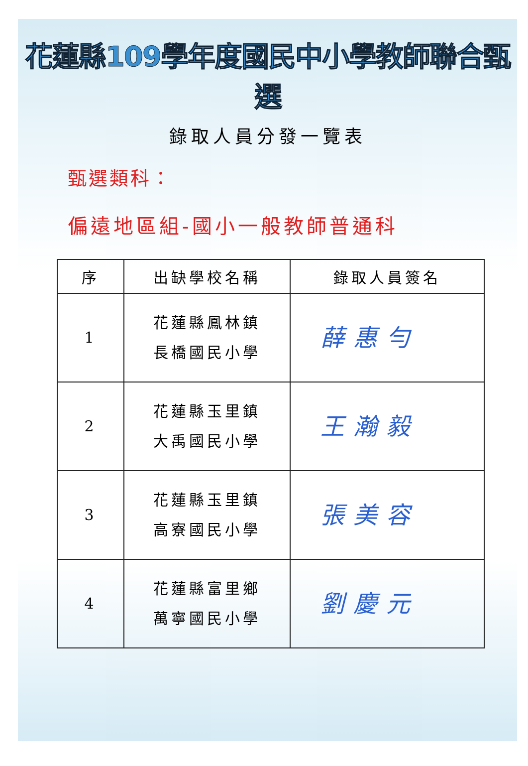花蓮縣109學年度國民中小學教師聯合甄選
錄取人員分發一覽表
甄選類科：
偏遠地區組-國小一般教師普通科
| 序 | 出缺學校名稱 | 錄取人員簽名 |
| --- | --- | --- |
| 1 | 花蓮縣鳳林鎮 長橋國民小學 | 薛惠勻 |
| 2 | 花蓮縣玉里鎮 大禹國民小學 | 王瀚毅 |
| 3 | 花蓮縣玉里鎮 高寮國民小學 | 張美容 |
| 4 | 花蓮縣富里鄉 萬寧國民小學 | 劉慶元 |